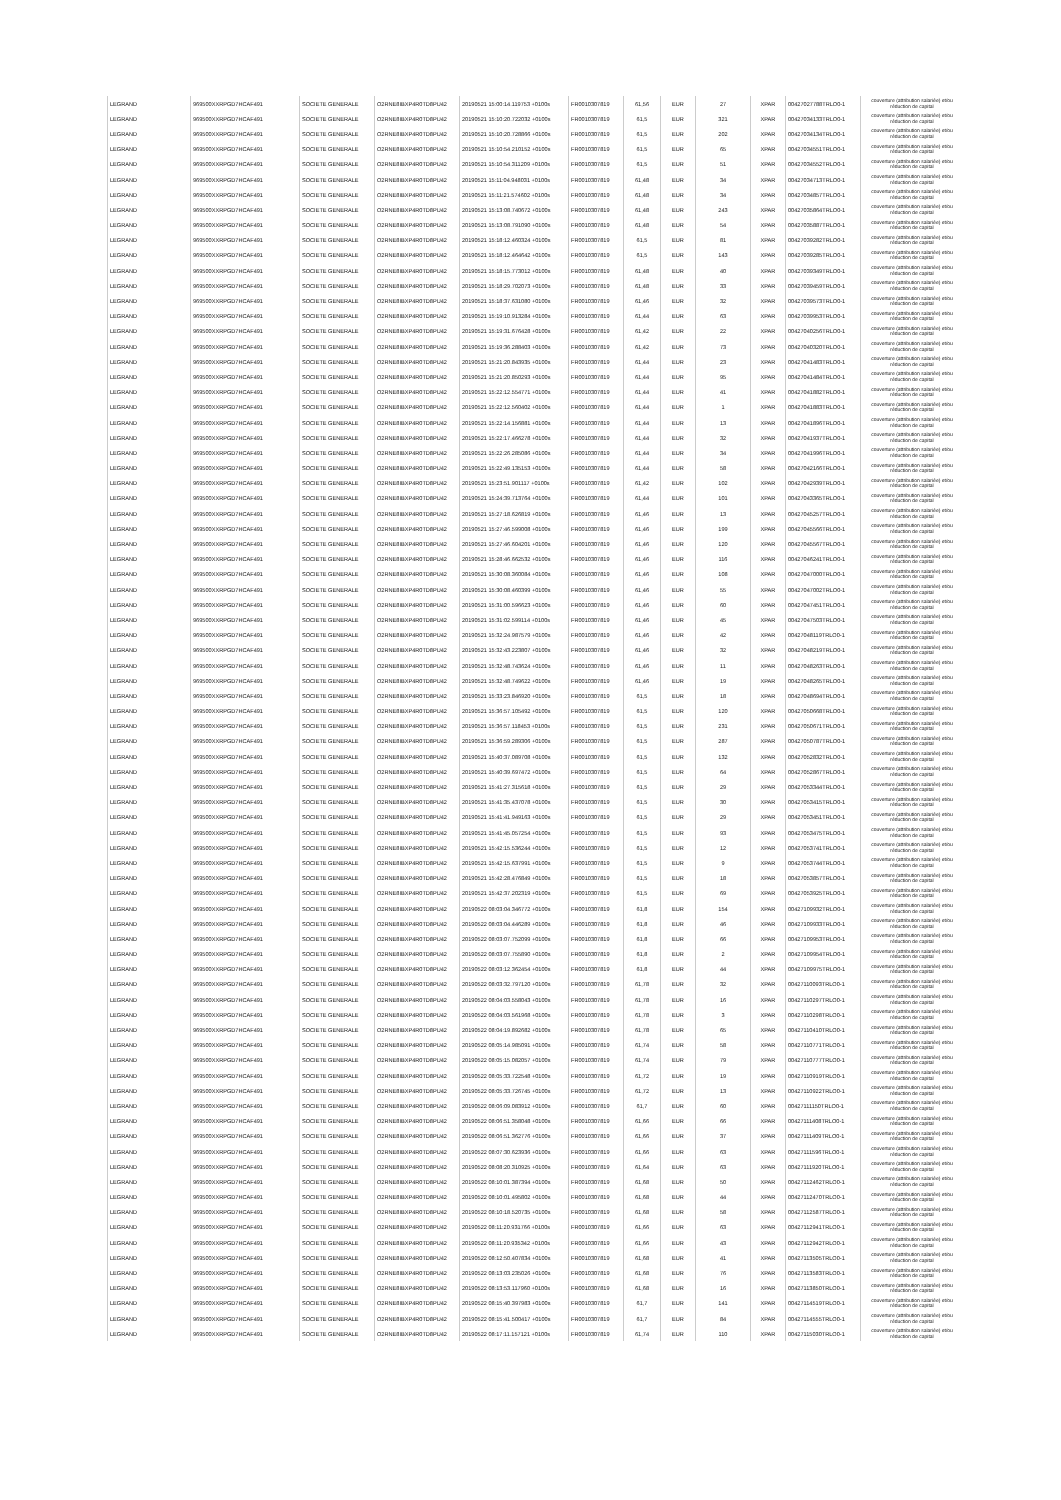| LEGRAND | 969500XXRPGD7HCAF491 | SOCIETE GENERALE | O2RNE8IBXP4R0TD8PU42 | 20190521 15:00:14.119753 +0100s | FR0010307819 | 61,56 | EUR | 27 | XPAR | 00427027788TRLO0-1 | couverture (attribution salariée) et/ou réduction de capital |
| LEGRAND | 969500XXRPGD7HCAF491 | SOCIETE GENERALE | O2RNE8IBXP4R0TD8PU42 | 20190521 15:10:20.722032 +0100s | FR0010307819 | 61,5 | EUR | 321 | XPAR | 00427034133TRLO0-1 | couverture (attribution salariée) et/ou réduction de capital |
| LEGRAND | 969500XXRPGD7HCAF491 | SOCIETE GENERALE | O2RNE8IBXP4R0TD8PU42 | 20190521 15:10:20.728866 +0100s | FR0010307819 | 61,5 | EUR | 202 | XPAR | 00427034134TRLO0-1 | couverture (attribution salariée) et/ou réduction de capital |
| LEGRAND | 969500XXRPGD7HCAF491 | SOCIETE GENERALE | O2RNE8IBXP4R0TD8PU42 | 20190521 15:10:54.210152 +0100s | FR0010307819 | 61,5 | EUR | 65 | XPAR | 00427034551TRLO0-1 | couverture (attribution salariée) et/ou réduction de capital |
| LEGRAND | 969500XXRPGD7HCAF491 | SOCIETE GENERALE | O2RNE8IBXP4R0TD8PU42 | 20190521 15:10:54.311209 +0100s | FR0010307819 | 61,5 | EUR | 51 | XPAR | 00427034552TRLO0-1 | couverture (attribution salariée) et/ou réduction de capital |
| LEGRAND | 969500XXRPGD7HCAF491 | SOCIETE GENERALE | O2RNE8IBXP4R0TD8PU42 | 20190521 15:11:04.948031 +0100s | FR0010307819 | 61,48 | EUR | 34 | XPAR | 00427034713TRLO0-1 | couverture (attribution salariée) et/ou réduction de capital |
| LEGRAND | 969500XXRPGD7HCAF491 | SOCIETE GENERALE | O2RNE8IBXP4R0TD8PU42 | 20190521 15:11:21.574602 +0100s | FR0010307819 | 61,48 | EUR | 34 | XPAR | 00427034857TRLO0-1 | couverture (attribution salariée) et/ou réduction de capital |
| LEGRAND | 969500XXRPGD7HCAF491 | SOCIETE GENERALE | O2RNE8IBXP4R0TD8PU42 | 20190521 15:13:08.740672 +0100s | FR0010307819 | 61,48 | EUR | 243 | XPAR | 00427035864TRLO0-1 | couverture (attribution salariée) et/ou réduction de capital |
| LEGRAND | 969500XXRPGD7HCAF491 | SOCIETE GENERALE | O2RNE8IBXP4R0TD8PU42 | 20190521 15:13:08.791090 +0100s | FR0010307819 | 61,48 | EUR | 54 | XPAR | 00427035887TRLO0-1 | couverture (attribution salariée) et/ou réduction de capital |
| LEGRAND | 969500XXRPGD7HCAF491 | SOCIETE GENERALE | O2RNE8IBXP4R0TD8PU42 | 20190521 15:18:12.460324 +0100s | FR0010307819 | 61,5 | EUR | 81 | XPAR | 00427039282TRLO0-1 | couverture (attribution salariée) et/ou réduction de capital |
| LEGRAND | 969500XXRPGD7HCAF491 | SOCIETE GENERALE | O2RNE8IBXP4R0TD8PU42 | 20190521 15:18:12.464642 +0100s | FR0010307819 | 61,5 | EUR | 143 | XPAR | 00427039285TRLO0-1 | couverture (attribution salariée) et/ou réduction de capital |
| LEGRAND | 969500XXRPGD7HCAF491 | SOCIETE GENERALE | O2RNE8IBXP4R0TD8PU42 | 20190521 15:18:15.773012 +0100s | FR0010307819 | 61,48 | EUR | 40 | XPAR | 00427039349TRLO0-1 | couverture (attribution salariée) et/ou réduction de capital |
| LEGRAND | 969500XXRPGD7HCAF491 | SOCIETE GENERALE | O2RNE8IBXP4R0TD8PU42 | 20190521 15:18:29.702073 +0100s | FR0010307819 | 61,48 | EUR | 33 | XPAR | 00427039459TRLO0-1 | couverture (attribution salariée) et/ou réduction de capital |
| LEGRAND | 969500XXRPGD7HCAF491 | SOCIETE GENERALE | O2RNE8IBXP4R0TD8PU42 | 20190521 15:18:37.631080 +0100s | FR0010307819 | 61,46 | EUR | 32 | XPAR | 00427039573TRLO0-1 | couverture (attribution salariée) et/ou réduction de capital |
| LEGRAND | 969500XXRPGD7HCAF491 | SOCIETE GENERALE | O2RNE8IBXP4R0TD8PU42 | 20190521 15:19:10.913284 +0100s | FR0010307819 | 61,44 | EUR | 63 | XPAR | 00427039953TRLO0-1 | couverture (attribution salariée) et/ou réduction de capital |
| LEGRAND | 969500XXRPGD7HCAF491 | SOCIETE GENERALE | O2RNE8IBXP4R0TD8PU42 | 20190521 15:19:31.676428 +0100s | FR0010307819 | 61,42 | EUR | 22 | XPAR | 00427040256TRLO0-1 | couverture (attribution salariée) et/ou réduction de capital |
| LEGRAND | 969500XXRPGD7HCAF491 | SOCIETE GENERALE | O2RNE8IBXP4R0TD8PU42 | 20190521 15:19:36.288403 +0100s | FR0010307819 | 61,42 | EUR | 73 | XPAR | 00427040320TRLO0-1 | couverture (attribution salariée) et/ou réduction de capital |
| LEGRAND | 969500XXRPGD7HCAF491 | SOCIETE GENERALE | O2RNE8IBXP4R0TD8PU42 | 20190521 15:21:20.843935 +0100s | FR0010307819 | 61,44 | EUR | 23 | XPAR | 00427041483TRLO0-1 | couverture (attribution salariée) et/ou réduction de capital |
| LEGRAND | 969500XXRPGD7HCAF491 | SOCIETE GENERALE | O2RNE8IBXP4R0TD8PU42 | 20190521 15:21:20.850293 +0100s | FR0010307819 | 61,44 | EUR | 95 | XPAR | 00427041484TRLO0-1 | couverture (attribution salariée) et/ou réduction de capital |
| LEGRAND | 969500XXRPGD7HCAF491 | SOCIETE GENERALE | O2RNE8IBXP4R0TD8PU42 | 20190521 15:22:12.554771 +0100s | FR0010307819 | 61,44 | EUR | 41 | XPAR | 00427041882TRLO0-1 | couverture (attribution salariée) et/ou réduction de capital |
| LEGRAND | 969500XXRPGD7HCAF491 | SOCIETE GENERALE | O2RNE8IBXP4R0TD8PU42 | 20190521 15:22:12.560402 +0100s | FR0010307819 | 61,44 | EUR | 1 | XPAR | 00427041883TRLO0-1 | couverture (attribution salariée) et/ou réduction de capital |
| LEGRAND | 969500XXRPGD7HCAF491 | SOCIETE GENERALE | O2RNE8IBXP4R0TD8PU42 | 20190521 15:22:14.156881 +0100s | FR0010307819 | 61,44 | EUR | 13 | XPAR | 00427041896TRLO0-1 | couverture (attribution salariée) et/ou réduction de capital |
| LEGRAND | 969500XXRPGD7HCAF491 | SOCIETE GENERALE | O2RNE8IBXP4R0TD8PU42 | 20190521 15:22:17.466278 +0100s | FR0010307819 | 61,44 | EUR | 32 | XPAR | 00427041937TRLO0-1 | couverture (attribution salariée) et/ou réduction de capital |
| LEGRAND | 969500XXRPGD7HCAF491 | SOCIETE GENERALE | O2RNE8IBXP4R0TD8PU42 | 20190521 15:22:26.285086 +0100s | FR0010307819 | 61,44 | EUR | 34 | XPAR | 00427041996TRLO0-1 | couverture (attribution salariée) et/ou réduction de capital |
| LEGRAND | 969500XXRPGD7HCAF491 | SOCIETE GENERALE | O2RNE8IBXP4R0TD8PU42 | 20190521 15:22:49.135153 +0100s | FR0010307819 | 61,44 | EUR | 58 | XPAR | 00427042166TRLO0-1 | couverture (attribution salariée) et/ou réduction de capital |
| LEGRAND | 969500XXRPGD7HCAF491 | SOCIETE GENERALE | O2RNE8IBXP4R0TD8PU42 | 20190521 15:23:51.901117 +0100s | FR0010307819 | 61,42 | EUR | 102 | XPAR | 00427042939TRLO0-1 | couverture (attribution salariée) et/ou réduction de capital |
| LEGRAND | 969500XXRPGD7HCAF491 | SOCIETE GENERALE | O2RNE8IBXP4R0TD8PU42 | 20190521 15:24:39.713764 +0100s | FR0010307819 | 61,44 | EUR | 101 | XPAR | 00427043365TRLO0-1 | couverture (attribution salariée) et/ou réduction de capital |
| LEGRAND | 969500XXRPGD7HCAF491 | SOCIETE GENERALE | O2RNE8IBXP4R0TD8PU42 | 20190521 15:27:18.626819 +0100s | FR0010307819 | 61,46 | EUR | 13 | XPAR | 00427045257TRLO0-1 | couverture (attribution salariée) et/ou réduction de capital |
| LEGRAND | 969500XXRPGD7HCAF491 | SOCIETE GENERALE | O2RNE8IBXP4R0TD8PU42 | 20190521 15:27:46.599008 +0100s | FR0010307819 | 61,46 | EUR | 199 | XPAR | 00427045566TRLO0-1 | couverture (attribution salariée) et/ou réduction de capital |
| LEGRAND | 969500XXRPGD7HCAF491 | SOCIETE GENERALE | O2RNE8IBXP4R0TD8PU42 | 20190521 15:27:46.604201 +0100s | FR0010307819 | 61,46 | EUR | 120 | XPAR | 00427045567TRLO0-1 | couverture (attribution salariée) et/ou réduction de capital |
| LEGRAND | 969500XXRPGD7HCAF491 | SOCIETE GENERALE | O2RNE8IBXP4R0TD8PU42 | 20190521 15:28:46.662532 +0100s | FR0010307819 | 61,46 | EUR | 116 | XPAR | 00427046241TRLO0-1 | couverture (attribution salariée) et/ou réduction de capital |
| LEGRAND | 969500XXRPGD7HCAF491 | SOCIETE GENERALE | O2RNE8IBXP4R0TD8PU42 | 20190521 15:30:08.360084 +0100s | FR0010307819 | 61,46 | EUR | 108 | XPAR | 00427047000TRLO0-1 | couverture (attribution salariée) et/ou réduction de capital |
| LEGRAND | 969500XXRPGD7HCAF491 | SOCIETE GENERALE | O2RNE8IBXP4R0TD8PU42 | 20190521 15:30:08.460399 +0100s | FR0010307819 | 61,46 | EUR | 55 | XPAR | 00427047002TRLO0-1 | couverture (attribution salariée) et/ou réduction de capital |
| LEGRAND | 969500XXRPGD7HCAF491 | SOCIETE GENERALE | O2RNE8IBXP4R0TD8PU42 | 20190521 15:31:00.596623 +0100s | FR0010307819 | 61,46 | EUR | 60 | XPAR | 00427047451TRLO0-1 | couverture (attribution salariée) et/ou réduction de capital |
| LEGRAND | 969500XXRPGD7HCAF491 | SOCIETE GENERALE | O2RNE8IBXP4R0TD8PU42 | 20190521 15:31:02.599114 +0100s | FR0010307819 | 61,46 | EUR | 45 | XPAR | 00427047503TRLO0-1 | couverture (attribution salariée) et/ou réduction de capital |
| LEGRAND | 969500XXRPGD7HCAF491 | SOCIETE GENERALE | O2RNE8IBXP4R0TD8PU42 | 20190521 15:32:24.987579 +0100s | FR0010307819 | 61,46 | EUR | 42 | XPAR | 00427048119TRLO0-1 | couverture (attribution salariée) et/ou réduction de capital |
| LEGRAND | 969500XXRPGD7HCAF491 | SOCIETE GENERALE | O2RNE8IBXP4R0TD8PU42 | 20190521 15:32:43.223807 +0100s | FR0010307819 | 61,46 | EUR | 32 | XPAR | 00427048219TRLO0-1 | couverture (attribution salariée) et/ou réduction de capital |
| LEGRAND | 969500XXRPGD7HCAF491 | SOCIETE GENERALE | O2RNE8IBXP4R0TD8PU42 | 20190521 15:32:48.743624 +0100s | FR0010307819 | 61,46 | EUR | 11 | XPAR | 00427048263TRLO0-1 | couverture (attribution salariée) et/ou réduction de capital |
| LEGRAND | 969500XXRPGD7HCAF491 | SOCIETE GENERALE | O2RNE8IBXP4R0TD8PU42 | 20190521 15:32:48.749622 +0100s | FR0010307819 | 61,46 | EUR | 19 | XPAR | 00427048265TRLO0-1 | couverture (attribution salariée) et/ou réduction de capital |
| LEGRAND | 969500XXRPGD7HCAF491 | SOCIETE GENERALE | O2RNE8IBXP4R0TD8PU42 | 20190521 15:33:23.846920 +0100s | FR0010307819 | 61,5 | EUR | 18 | XPAR | 00427048694TRLO0-1 | couverture (attribution salariée) et/ou réduction de capital |
| LEGRAND | 969500XXRPGD7HCAF491 | SOCIETE GENERALE | O2RNE8IBXP4R0TD8PU42 | 20190521 15:36:57.105492 +0100s | FR0010307819 | 61,5 | EUR | 120 | XPAR | 00427050668TRLO0-1 | couverture (attribution salariée) et/ou réduction de capital |
| LEGRAND | 969500XXRPGD7HCAF491 | SOCIETE GENERALE | O2RNE8IBXP4R0TD8PU42 | 20190521 15:36:57.118453 +0100s | FR0010307819 | 61,5 | EUR | 231 | XPAR | 00427050671TRLO0-1 | couverture (attribution salariée) et/ou réduction de capital |
| LEGRAND | 969500XXRPGD7HCAF491 | SOCIETE GENERALE | O2RNE8IBXP4R0TD8PU42 | 20190521 15:36:59.289306 +0100s | FR0010307819 | 61,5 | EUR | 287 | XPAR | 00427050787TRLO0-1 | couverture (attribution salariée) et/ou réduction de capital |
| LEGRAND | 969500XXRPGD7HCAF491 | SOCIETE GENERALE | O2RNE8IBXP4R0TD8PU42 | 20190521 15:40:37.089708 +0100s | FR0010307819 | 61,5 | EUR | 132 | XPAR | 00427052832TRLO0-1 | couverture (attribution salariée) et/ou réduction de capital |
| LEGRAND | 969500XXRPGD7HCAF491 | SOCIETE GENERALE | O2RNE8IBXP4R0TD8PU42 | 20190521 15:40:39.697472 +0100s | FR0010307819 | 61,5 | EUR | 64 | XPAR | 00427052867TRLO0-1 | couverture (attribution salariée) et/ou réduction de capital |
| LEGRAND | 969500XXRPGD7HCAF491 | SOCIETE GENERALE | O2RNE8IBXP4R0TD8PU42 | 20190521 15:41:27.315618 +0100s | FR0010307819 | 61,5 | EUR | 29 | XPAR | 00427053344TRLO0-1 | couverture (attribution salariée) et/ou réduction de capital |
| LEGRAND | 969500XXRPGD7HCAF491 | SOCIETE GENERALE | O2RNE8IBXP4R0TD8PU42 | 20190521 15:41:35.437078 +0100s | FR0010307819 | 61,5 | EUR | 30 | XPAR | 00427053415TRLO0-1 | couverture (attribution salariée) et/ou réduction de capital |
| LEGRAND | 969500XXRPGD7HCAF491 | SOCIETE GENERALE | O2RNE8IBXP4R0TD8PU42 | 20190521 15:41:41.949163 +0100s | FR0010307819 | 61,5 | EUR | 29 | XPAR | 00427053451TRLO0-1 | couverture (attribution salariée) et/ou réduction de capital |
| LEGRAND | 969500XXRPGD7HCAF491 | SOCIETE GENERALE | O2RNE8IBXP4R0TD8PU42 | 20190521 15:41:45.057254 +0100s | FR0010307819 | 61,5 | EUR | 93 | XPAR | 00427053475TRLO0-1 | couverture (attribution salariée) et/ou réduction de capital |
| LEGRAND | 969500XXRPGD7HCAF491 | SOCIETE GENERALE | O2RNE8IBXP4R0TD8PU42 | 20190521 15:42:15.536244 +0100s | FR0010307819 | 61,5 | EUR | 12 | XPAR | 00427053741TRLO0-1 | couverture (attribution salariée) et/ou réduction de capital |
| LEGRAND | 969500XXRPGD7HCAF491 | SOCIETE GENERALE | O2RNE8IBXP4R0TD8PU42 | 20190521 15:42:15.637991 +0100s | FR0010307819 | 61,5 | EUR | 9 | XPAR | 00427053744TRLO0-1 | couverture (attribution salariée) et/ou réduction de capital |
| LEGRAND | 969500XXRPGD7HCAF491 | SOCIETE GENERALE | O2RNE8IBXP4R0TD8PU42 | 20190521 15:42:28.476849 +0100s | FR0010307819 | 61,5 | EUR | 18 | XPAR | 00427053857TRLO0-1 | couverture (attribution salariée) et/ou réduction de capital |
| LEGRAND | 969500XXRPGD7HCAF491 | SOCIETE GENERALE | O2RNE8IBXP4R0TD8PU42 | 20190521 15:42:37.202319 +0100s | FR0010307819 | 61,5 | EUR | 69 | XPAR | 00427053925TRLO0-1 | couverture (attribution salariée) et/ou réduction de capital |
| LEGRAND | 969500XXRPGD7HCAF491 | SOCIETE GENERALE | O2RNE8IBXP4R0TD8PU42 | 20190522 08:03:04.346772 +0100s | FR0010307819 | 61,8 | EUR | 154 | XPAR | 00427109932TRLO0-1 | couverture (attribution salariée) et/ou réduction de capital |
| LEGRAND | 969500XXRPGD7HCAF491 | SOCIETE GENERALE | O2RNE8IBXP4R0TD8PU42 | 20190522 08:03:04.446289 +0100s | FR0010307819 | 61,8 | EUR | 46 | XPAR | 00427109933TRLO0-1 | couverture (attribution salariée) et/ou réduction de capital |
| LEGRAND | 969500XXRPGD7HCAF491 | SOCIETE GENERALE | O2RNE8IBXP4R0TD8PU42 | 20190522 08:03:07.752099 +0100s | FR0010307819 | 61,8 | EUR | 66 | XPAR | 00427109953TRLO0-1 | couverture (attribution salariée) et/ou réduction de capital |
| LEGRAND | 969500XXRPGD7HCAF491 | SOCIETE GENERALE | O2RNE8IBXP4R0TD8PU42 | 20190522 08:03:07.755890 +0100s | FR0010307819 | 61,8 | EUR | 2 | XPAR | 00427109954TRLO0-1 | couverture (attribution salariée) et/ou réduction de capital |
| LEGRAND | 969500XXRPGD7HCAF491 | SOCIETE GENERALE | O2RNE8IBXP4R0TD8PU42 | 20190522 08:03:12.362454 +0100s | FR0010307819 | 61,8 | EUR | 44 | XPAR | 00427109975TRLO0-1 | couverture (attribution salariée) et/ou réduction de capital |
| LEGRAND | 969500XXRPGD7HCAF491 | SOCIETE GENERALE | O2RNE8IBXP4R0TD8PU42 | 20190522 08:03:32.797120 +0100s | FR0010307819 | 61,78 | EUR | 32 | XPAR | 00427110093TRLO0-1 | couverture (attribution salariée) et/ou réduction de capital |
| LEGRAND | 969500XXRPGD7HCAF491 | SOCIETE GENERALE | O2RNE8IBXP4R0TD8PU42 | 20190522 08:04:03.558043 +0100s | FR0010307819 | 61,78 | EUR | 16 | XPAR | 00427110297TRLO0-1 | couverture (attribution salariée) et/ou réduction de capital |
| LEGRAND | 969500XXRPGD7HCAF491 | SOCIETE GENERALE | O2RNE8IBXP4R0TD8PU42 | 20190522 08:04:03.561968 +0100s | FR0010307819 | 61,78 | EUR | 3 | XPAR | 00427110298TRLO0-1 | couverture (attribution salariée) et/ou réduction de capital |
| LEGRAND | 969500XXRPGD7HCAF491 | SOCIETE GENERALE | O2RNE8IBXP4R0TD8PU42 | 20190522 08:04:19.892682 +0100s | FR0010307819 | 61,78 | EUR | 65 | XPAR | 00427110410TRLO0-1 | couverture (attribution salariée) et/ou réduction de capital |
| LEGRAND | 969500XXRPGD7HCAF491 | SOCIETE GENERALE | O2RNE8IBXP4R0TD8PU42 | 20190522 08:05:14.985091 +0100s | FR0010307819 | 61,74 | EUR | 58 | XPAR | 00427110771TRLO0-1 | couverture (attribution salariée) et/ou réduction de capital |
| LEGRAND | 969500XXRPGD7HCAF491 | SOCIETE GENERALE | O2RNE8IBXP4R0TD8PU42 | 20190522 08:05:15.082057 +0100s | FR0010307819 | 61,74 | EUR | 79 | XPAR | 00427110777TRLO0-1 | couverture (attribution salariée) et/ou réduction de capital |
| LEGRAND | 969500XXRPGD7HCAF491 | SOCIETE GENERALE | O2RNE8IBXP4R0TD8PU42 | 20190522 08:05:33.722548 +0100s | FR0010307819 | 61,72 | EUR | 19 | XPAR | 00427110919TRLO0-1 | couverture (attribution salariée) et/ou réduction de capital |
| LEGRAND | 969500XXRPGD7HCAF491 | SOCIETE GENERALE | O2RNE8IBXP4R0TD8PU42 | 20190522 08:05:33.726745 +0100s | FR0010307819 | 61,72 | EUR | 13 | XPAR | 00427110922TRLO0-1 | couverture (attribution salariée) et/ou réduction de capital |
| LEGRAND | 969500XXRPGD7HCAF491 | SOCIETE GENERALE | O2RNE8IBXP4R0TD8PU42 | 20190522 08:06:09.083912 +0100s | FR0010307819 | 61,7 | EUR | 60 | XPAR | 00427111150TRLO0-1 | couverture (attribution salariée) et/ou réduction de capital |
| LEGRAND | 969500XXRPGD7HCAF491 | SOCIETE GENERALE | O2RNE8IBXP4R0TD8PU42 | 20190522 08:06:51.358048 +0100s | FR0010307819 | 61,66 | EUR | 66 | XPAR | 00427111408TRLO0-1 | couverture (attribution salariée) et/ou réduction de capital |
| LEGRAND | 969500XXRPGD7HCAF491 | SOCIETE GENERALE | O2RNE8IBXP4R0TD8PU42 | 20190522 08:06:51.362776 +0100s | FR0010307819 | 61,66 | EUR | 37 | XPAR | 00427111409TRLO0-1 | couverture (attribution salariée) et/ou réduction de capital |
| LEGRAND | 969500XXRPGD7HCAF491 | SOCIETE GENERALE | O2RNE8IBXP4R0TD8PU42 | 20190522 08:07:30.623936 +0100s | FR0010307819 | 61,66 | EUR | 63 | XPAR | 00427111596TRLO0-1 | couverture (attribution salariée) et/ou réduction de capital |
| LEGRAND | 969500XXRPGD7HCAF491 | SOCIETE GENERALE | O2RNE8IBXP4R0TD8PU42 | 20190522 08:08:20.310925 +0100s | FR0010307819 | 61,64 | EUR | 63 | XPAR | 00427111920TRLO0-1 | couverture (attribution salariée) et/ou réduction de capital |
| LEGRAND | 969500XXRPGD7HCAF491 | SOCIETE GENERALE | O2RNE8IBXP4R0TD8PU42 | 20190522 08:10:01.387394 +0100s | FR0010307819 | 61,68 | EUR | 50 | XPAR | 00427112462TRLO0-1 | couverture (attribution salariée) et/ou réduction de capital |
| LEGRAND | 969500XXRPGD7HCAF491 | SOCIETE GENERALE | O2RNE8IBXP4R0TD8PU42 | 20190522 08:10:01.495802 +0100s | FR0010307819 | 61,68 | EUR | 44 | XPAR | 00427112470TRLO0-1 | couverture (attribution salariée) et/ou réduction de capital |
| LEGRAND | 969500XXRPGD7HCAF491 | SOCIETE GENERALE | O2RNE8IBXP4R0TD8PU42 | 20190522 08:10:18.520735 +0100s | FR0010307819 | 61,68 | EUR | 58 | XPAR | 00427112587TRLO0-1 | couverture (attribution salariée) et/ou réduction de capital |
| LEGRAND | 969500XXRPGD7HCAF491 | SOCIETE GENERALE | O2RNE8IBXP4R0TD8PU42 | 20190522 08:11:20.931766 +0100s | FR0010307819 | 61,66 | EUR | 63 | XPAR | 00427112941TRLO0-1 | couverture (attribution salariée) et/ou réduction de capital |
| LEGRAND | 969500XXRPGD7HCAF491 | SOCIETE GENERALE | O2RNE8IBXP4R0TD8PU42 | 20190522 08:11:20.935342 +0100s | FR0010307819 | 61,66 | EUR | 43 | XPAR | 00427112942TRLO0-1 | couverture (attribution salariée) et/ou réduction de capital |
| LEGRAND | 969500XXRPGD7HCAF491 | SOCIETE GENERALE | O2RNE8IBXP4R0TD8PU42 | 20190522 08:12:50.407834 +0100s | FR0010307819 | 61,68 | EUR | 41 | XPAR | 00427113505TRLO0-1 | couverture (attribution salariée) et/ou réduction de capital |
| LEGRAND | 969500XXRPGD7HCAF491 | SOCIETE GENERALE | O2RNE8IBXP4R0TD8PU42 | 20190522 08:13:03.235026 +0100s | FR0010307819 | 61,68 | EUR | 76 | XPAR | 00427113583TRLO0-1 | couverture (attribution salariée) et/ou réduction de capital |
| LEGRAND | 969500XXRPGD7HCAF491 | SOCIETE GENERALE | O2RNE8IBXP4R0TD8PU42 | 20190522 08:13:53.117960 +0100s | FR0010307819 | 61,68 | EUR | 16 | XPAR | 00427113850TRLO0-1 | couverture (attribution salariée) et/ou réduction de capital |
| LEGRAND | 969500XXRPGD7HCAF491 | SOCIETE GENERALE | O2RNE8IBXP4R0TD8PU42 | 20190522 08:15:40.397983 +0100s | FR0010307819 | 61,7 | EUR | 141 | XPAR | 00427114519TRLO0-1 | couverture (attribution salariée) et/ou réduction de capital |
| LEGRAND | 969500XXRPGD7HCAF491 | SOCIETE GENERALE | O2RNE8IBXP4R0TD8PU42 | 20190522 08:15:41.500417 +0100s | FR0010307819 | 61,7 | EUR | 84 | XPAR | 00427114555TRLO0-1 | couverture (attribution salariée) et/ou réduction de capital |
| LEGRAND | 969500XXRPGD7HCAF491 | SOCIETE GENERALE | O2RNE8IBXP4R0TD8PU42 | 20190522 08:17:11.157121 +0100s | FR0010307819 | 61,74 | EUR | 110 | XPAR | 00427115030TRLO0-1 | couverture (attribution salariée) et/ou réduction de capital |